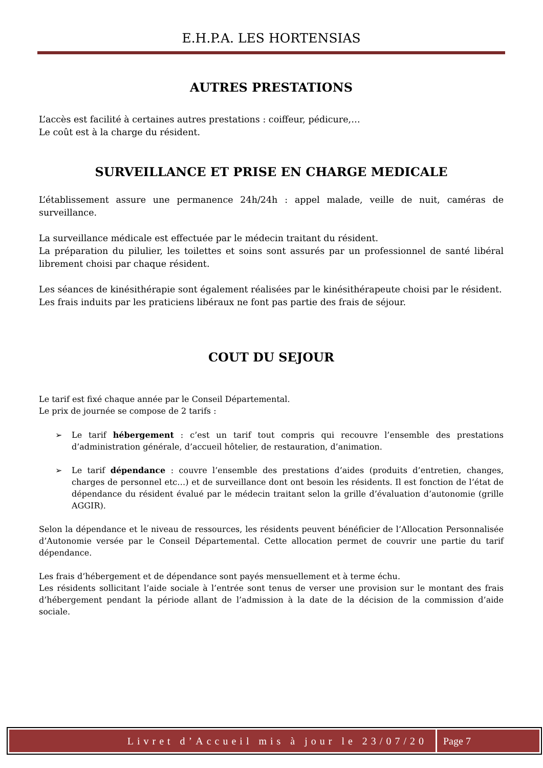E.H.P.A. LES HORTENSIAS
AUTRES PRESTATIONS
L’accès est facilité à certaines autres prestations : coiffeur, pédicure,…
Le coût est à la charge du résident.
SURVEILLANCE ET PRISE EN CHARGE MEDICALE
L’établissement assure une permanence 24h/24h : appel malade, veille de nuit, caméras de surveillance.
La surveillance médicale est effectuée par le médecin traitant du résident.
La préparation du pilulier, les toilettes et soins sont assurés par un professionnel de santé libéral librement choisi par chaque résident.
Les séances de kinésithérapie sont également réalisées par le kinésithérapeute choisi par le résident.
Les frais induits par les praticiens libéraux ne font pas partie des frais de séjour.
COUT DU SEJOUR
Le tarif est fixé chaque année par le Conseil Départemental.
Le prix de journée se compose de 2 tarifs :
➢ Le tarif hébergement : c’est un tarif tout compris qui recouvre l’ensemble des prestations d’administration générale, d’accueil hôtelier, de restauration, d’animation.
➢ Le tarif dépendance : couvre l’ensemble des prestations d’aides (produits d’entretien, changes, charges de personnel etc…) et de surveillance dont ont besoin les résidents. Il est fonction de l’état de dépendance du résident évalué par le médecin traitant selon la grille d’évaluation d’autonomie (grille AGGIR).
Selon la dépendance et le niveau de ressources, les résidents peuvent bénéficier de l’Allocation Personnalisée d’Autonomie versée par le Conseil Départemental. Cette allocation permet de couvrir une partie du tarif dépendance.
Les frais d’hébergement et de dépendance sont payés mensuellement et à terme échu.
Les résidents sollicitant l’aide sociale à l’entrée sont tenus de verser une provision sur le montant des frais d’hébergement pendant la période allant de l’admission à la date de la décision de la commission d’aide sociale.
Livret d’Accueil mis à jour le 23/07/20
Page 7